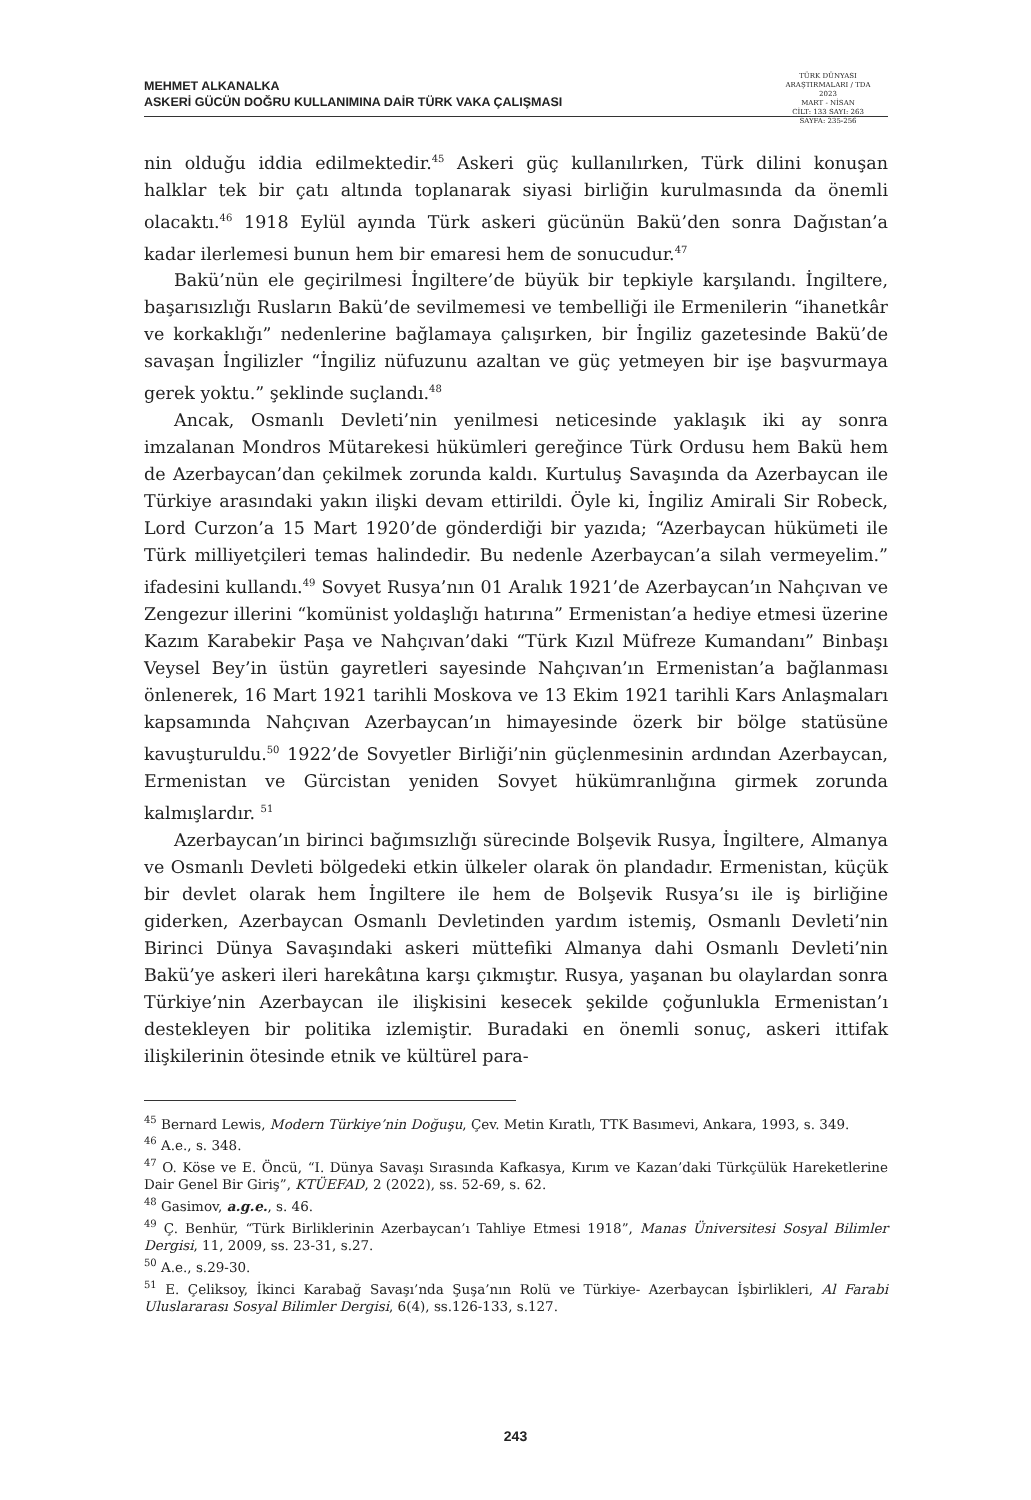MEHMET ALKANALKA
ASKERİ GÜCÜN DOĞRU KULLANIMINA DAİR TÜRK VAKA ÇALIŞMASI
TÜRK DÜNYASI ARAŞTIRMALARI / TDA
2023
MART - NİSAN
CİLT: 133 SAYI: 263
SAYFA: 235-256
nin olduğu iddia edilmektedir.<sup>45</sup> Askeri güç kullanılırken, Türk dilini konuşan halklar tek bir çatı altında toplanarak siyasi birliğin kurulmasında da önemli olacaktı.<sup>46</sup> 1918 Eylül ayında Türk askeri gücünün Bakü’den sonra Dağıstan’a kadar ilerlemesi bunun hem bir emaresi hem de sonucudur.<sup>47</sup>
Bakü’nün ele geçirilmesi İngiltere’de büyük bir tepkiyle karşılandı. İngiltere, başarısızlığı Rusların Bakü’de sevilmemesi ve tembelliği ile Ermenilerin “ihanetkâr ve korkaklığı” nedenlerine bağlamaya çalışırken, bir İngiliz gazetesinde Bakü’de savaşan İngilizler “İngiliz nüfuzunu azaltan ve güç yetmeyen bir işe başvurmaya gerek yoktu.” şeklinde suçlandı.<sup>48</sup>
Ancak, Osmanlı Devleti’nin yenilmesi neticesinde yaklaşık iki ay sonra imzalanan Mondros Mütarekesi hükümleri gereğince Türk Ordusu hem Bakü hem de Azerbaycan’dan çekilmek zorunda kaldı. Kurtuluş Savaşında da Azerbaycan ile Türkiye arasındaki yakın ilişki devam ettirildi. Öyle ki, İngiliz Amirali Sir Robeck, Lord Curzon’a 15 Mart 1920’de gönderdiği bir yazıda; “Azerbaycan hükümeti ile Türk milliyetçileri temas halindedir. Bu nedenle Azerbaycan’a silah vermeyelim.” ifadesini kullandı.<sup>49</sup> Sovyet Rusya’nın 01 Aralık 1921’de Azerbaycan’ın Nahçıvan ve Zengezur illerini “komünist yoldaşlığı hatırına” Ermenistan’a hediye etmesi üzerine Kazım Karabekir Paşa ve Nahçıvan’daki “Türk Kızıl Müfreze Kumandanı” Binbaşı Veysel Bey’in üstün gayretleri sayesinde Nahçıvan’ın Ermenistan’a bağlanması önlenerek, 16 Mart 1921 tarihli Moskova ve 13 Ekim 1921 tarihli Kars Anlaşmaları kapsamında Nahçıvan Azerbaycan’ın himayesinde özerk bir bölge statüsüne kavuşturuldu.<sup>50</sup> 1922’de Sovyetler Birliği’nin güçlenmesinin ardından Azerbaycan, Ermenistan ve Gürcistan yeniden Sovyet hükümranlığına girmek zorunda kalmışlardır. <sup>51</sup>
Azerbaycan’ın birinci bağımsızlığı sürecinde Bolşevik Rusya, İngiltere, Almanya ve Osmanlı Devleti bölgedeki etkin ülkeler olarak ön plandadır. Ermenistan, küçük bir devlet olarak hem İngiltere ile hem de Bolşevik Rusya’sı ile iş birliğine giderken, Azerbaycan Osmanlı Devletinden yardım istemiş, Osmanlı Devleti’nin Birinci Dünya Savaşındaki askeri müttefiki Almanya dahi Osmanlı Devleti’nin Bakü’ye askeri ileri harekâtına karşı çıkmıştır. Rusya, yaşanan bu olaylardan sonra Türkiye’nin Azerbaycan ile ilişkisini kesecek şekilde çoğunlukla Ermenistan’ı destekleyen bir politika izlemiştir. Buradaki en önemli sonuç, askeri ittifak ilişkilerinin ötesinde etnik ve kültürel para-
<sup>45</sup> Bernard Lewis, Modern Türkiye’nin Doğuşu, Çev. Metin Kıratlı, TTK Basımevi, Ankara, 1993, s. 349.
<sup>46</sup> A.e., s. 348.
<sup>47</sup> O. Köse ve E. Öncü, “I. Dünya Savaşı Sırasında Kafkasya, Kırım ve Kazan’daki Türkçülük Hareketlerine Dair Genel Bir Giriş”, KTÜEFAD, 2 (2022), ss. 52-69, s. 62.
<sup>48</sup> Gasimov, a.g.e., s. 46.
<sup>49</sup> Ç. Benhür, “Türk Birliklerinin Azerbaycan’ı Tahliye Etmesi 1918”, Manas Üniversitesi Sosyal Bilimler Dergisi, 11, 2009, ss. 23-31, s.27.
<sup>50</sup> A.e., s.29-30.
<sup>51</sup> E. Çeliksoy, İkinci Karabağ Savaşı’nda Şuşa’nın Rolü ve Türkiye- Azerbaycan İşbirlikleri, Al Farabi Uluslararası Sosyal Bilimler Dergisi, 6(4), ss.126-133, s.127.
243